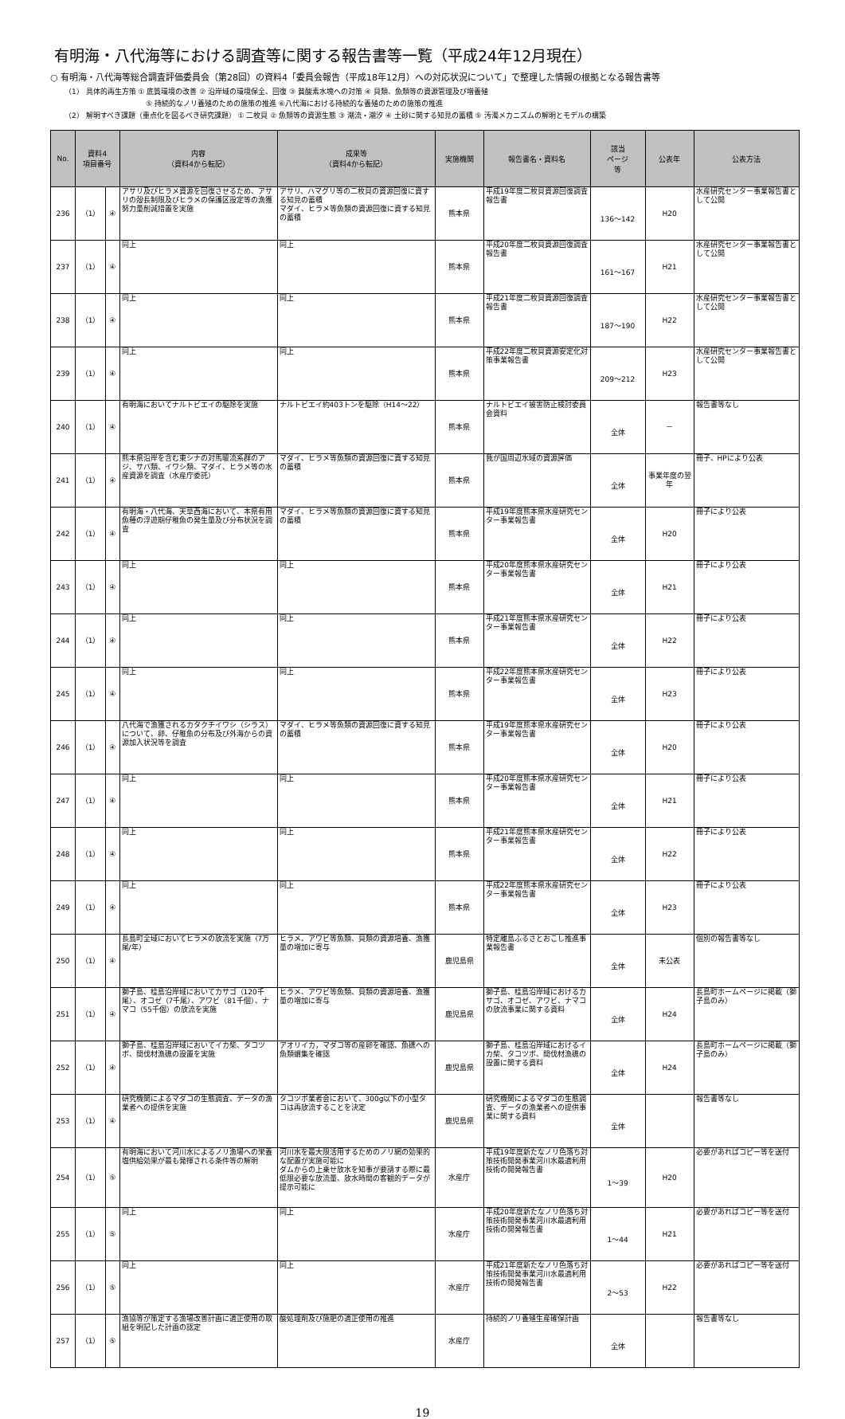有明海・八代海等における調査等に関する報告書等一覧（平成24年12月現在）
○ 有明海・八代海等総合調査評価委員会（第28回）の資料4「委員会報告（平成18年12月）への対応状況について」で整理した情報の根拠となる報告書等
（1） 具体的再生方策 ① 底質環境の改善 ② 沿岸域の環境保全、回復 ③ 貧酸素水塊への対策 ④ 貝類、魚類等の資源管理及び増養殖
⑤ 持続的なノリ養殖のための施策の推進 ⑥八代海における持続的な養殖のための施策の推進
（2） 解明すべき課題（重点化を図るべき研究課題） ① 二枚貝 ② 魚類等の資源生態 ③ 潮流・潮汐 ④ 土砂に関する知見の蓄積 ⑤ 汚濁メカニズムの解明とモデルの構築
| No. | 資料4 項目番号 | | 内容 （資料4から転記） | 成果等 （資料4から転記） | 実施機関 | 報告書名・資料名 | 該当 ページ 等 | 公表年 | 公表方法 |
| --- | --- | --- | --- | --- | --- | --- | --- | --- | --- |
| 236 | （1） | ④ | アサリ及びヒラメ資源を回復させるため、アサリの殻長制限及びヒラメの保護区設定等の漁獲努力量削減措置を実施 | アサリ、ハマグリ等の二枚貝の資源回復に資する知見の蓄積 マダイ、ヒラメ等魚類の資源回復に資する知見の蓄積 | 熊本県 | 平成19年度二枚貝資源回復調査報告書 | 136～142 | H20 | 水産研究センター事業報告書として公開 |
| 237 | （1） | ④ | 同上 | 同上 | 熊本県 | 平成20年度二枚貝資源回復調査報告書 | 161～167 | H21 | 水産研究センター事業報告書として公開 |
| 238 | （1） | ④ | 同上 | 同上 | 熊本県 | 平成21年度二枚貝資源回復調査報告書 | 187～190 | H22 | 水産研究センター事業報告書として公開 |
| 239 | （1） | ④ | 同上 | 同上 | 熊本県 | 平成22年度二枚貝資源安定化対策事業報告書 | 209～212 | H23 | 水産研究センター事業報告書として公開 |
| 240 | （1） | ④ | 有明海においてナルトビエイの駆除を実施 | ナルトビエイ約403トンを駆除（H14～22） | 熊本県 | ナルトビエイ被害防止検討委員会資料 | 全体 | － | 報告書等なし |
| 241 | （1） | ④ | 熊本県沿岸を含む東シナの対馬暖流系群のアジ、サバ類、イワシ類、マダイ、ヒラメ等の水産資源を調査（水産庁委託） | マダイ、ヒラメ等魚類の資源回復に資する知見の蓄積 | 熊本県 | 我が国周辺水域の資源評価 | 全体 | 事業年度の翌年 | 冊子、HPにより公表 |
| 242 | （1） | ④ | 有明海・八代海、天草西海において、本県有用魚種の浮遊期仔稚魚の発生量及び分布状況を調査 | マダイ、ヒラメ等魚類の資源回復に資する知見の蓄積 | 熊本県 | 平成19年度熊本県水産研究センター事業報告書 | 全体 | H20 | 冊子により公表 |
| 243 | （1） | ④ | 同上 | 同上 | 熊本県 | 平成20年度熊本県水産研究センター事業報告書 | 全体 | H21 | 冊子により公表 |
| 244 | （1） | ④ | 同上 | 同上 | 熊本県 | 平成21年度熊本県水産研究センター事業報告書 | 全体 | H22 | 冊子により公表 |
| 245 | （1） | ④ | 同上 | 同上 | 熊本県 | 平成22年度熊本県水産研究センター事業報告書 | 全体 | H23 | 冊子により公表 |
| 246 | （1） | ④ | 八代海で漁獲されるカタクチイワシ（シラス）について、卵、仔稚魚の分布及び外海からの資源加入状況等を調査 | マダイ、ヒラメ等魚類の資源回復に資する知見の蓄積 | 熊本県 | 平成19年度熊本県水産研究センター事業報告書 | 全体 | H20 | 冊子により公表 |
| 247 | （1） | ④ | 同上 | 同上 | 熊本県 | 平成20年度熊本県水産研究センター事業報告書 | 全体 | H21 | 冊子により公表 |
| 248 | （1） | ④ | 同上 | 同上 | 熊本県 | 平成21年度熊本県水産研究センター事業報告書 | 全体 | H22 | 冊子により公表 |
| 249 | （1） | ④ | 同上 | 同上 | 熊本県 | 平成22年度熊本県水産研究センター事業報告書 | 全体 | H23 | 冊子により公表 |
| 250 | （1） | ④ | 長島町全域においてヒラメの放流を実施（7万尾/年） | ヒラメ、アワビ等魚類、貝類の資源培養、漁獲量の増加に寄与 | 鹿児島県 | 特定離島ふるさとおこし推進事業報告書 | 全体 | 未公表 | 個別の報告書等なし |
| 251 | （1） | ④ | 獅子島、桂島沿岸域においてカサゴ（120千尾）、オコゼ（7千尾）、アワビ（81千個）、ナマコ（55千個）の放流を実施 | ヒラメ、アワビ等魚類、貝類の資源培養、漁獲量の増加に寄与 | 鹿児島県 | 獅子島、桂島沿岸域におけるカサゴ、オコゼ、アワビ、ナマコの放流事業に関する資料 | 全体 | H24 | 長島町ホームページに掲載（獅子島のみ） |
| 252 | （1） | ④ | 獅子島、桂島沿岸域においてイカ柴、タコツボ、間伐材漁礁の設置を実施 | アオリイカ，マダコ等の産卵を確認、魚礁への魚類蝟集を確認 | 鹿児島県 | 獅子島、桂島沿岸域におけるイカ柴、タコツボ、間伐材漁礁の設置に関する資料 | 全体 | H24 | 長島町ホームページに掲載（獅子島のみ） |
| 253 | （1） | ④ | 研究機関によるマダコの生態調査、データの漁業者への提供を実施 | タコツボ業者会において、300g以下の小型タコは再放流することを決定 | 鹿児島県 | 研究機関によるマダコの生態調査、データの漁業者への提供事業に関する資料 | 全体 | | 報告書等なし |
| 254 | （1） | ⑤ | 有明海において河川水によるノリ漁場への栄養塩供給効果が最も発揮される条件等の解明 | 河川水を最大限活用するためのノリ網の効果的な配置が実施可能に ダムからの上乗せ放水を知事が要請する際に最低限必要な放流量、放水時間の客観的データが提示可能に | 水産庁 | 平成19年度新たなノリ色落ち対策技術開発事業河川水最適利用技術の開発報告書 | 1～39 | H20 | 必要があればコピー等を送付 |
| 255 | （1） | ⑤ | 同上 | 同上 | 水産庁 | 平成20年度新たなノリ色落ち対策技術開発事業河川水最適利用技術の開発報告書 | 1～44 | H21 | 必要があればコピー等を送付 |
| 256 | （1） | ⑤ | 同上 | 同上 | 水産庁 | 平成21年度新たなノリ色落ち対策技術開発事業河川水最適利用技術の開発報告書 | 2～53 | H22 | 必要があればコピー等を送付 |
| 257 | （1） | ⑤ | 漁協等が策定する漁場改善計画に適正使用の取組を明記した計画の認定 | 酸処理剤及び施肥の適正使用の推進 | 水産庁 | 持続的ノリ養殖生産確保計画 | 全体 | | 報告書等なし |
19